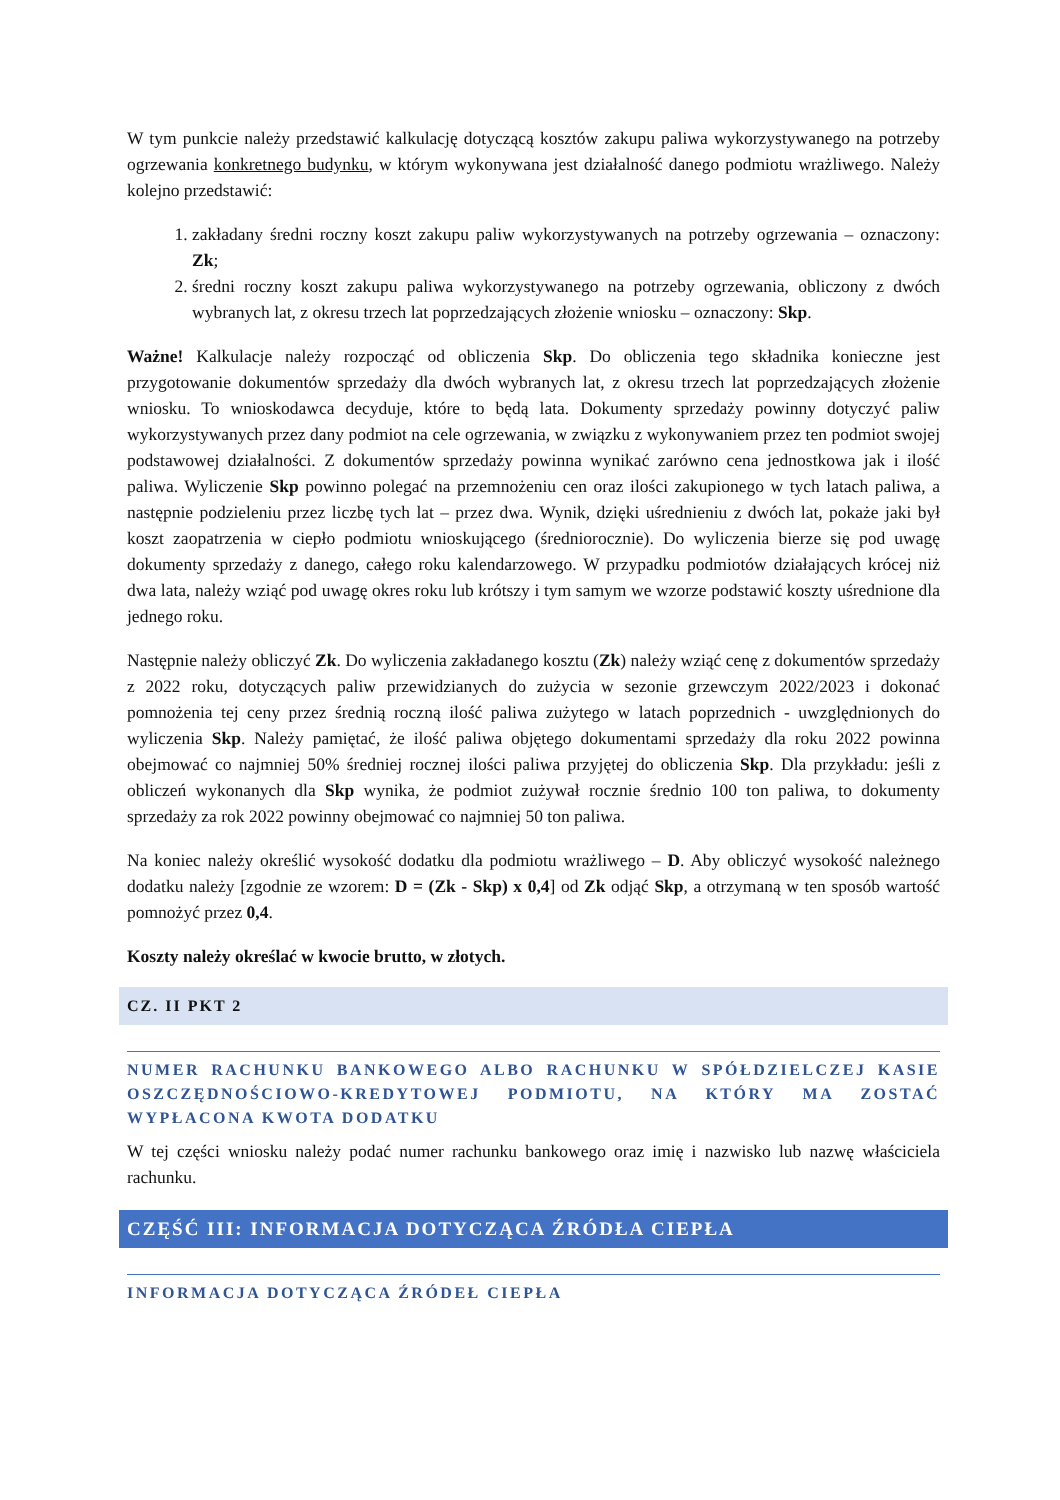W tym punkcie należy przedstawić kalkulację dotyczącą kosztów zakupu paliwa wykorzystywanego na potrzeby ogrzewania konkretnego budynku, w którym wykonywana jest działalność danego podmiotu wrażliwego. Należy kolejno przedstawić:
1. zakładany średni roczny koszt zakupu paliw wykorzystywanych na potrzeby ogrzewania – oznaczony: Zk;
2. średni roczny koszt zakupu paliwa wykorzystywanego na potrzeby ogrzewania, obliczony z dwóch wybranych lat, z okresu trzech lat poprzedzających złożenie wniosku – oznaczony: Skp.
Ważne! Kalkulacje należy rozpocząć od obliczenia Skp. Do obliczenia tego składnika konieczne jest przygotowanie dokumentów sprzedaży dla dwóch wybranych lat, z okresu trzech lat poprzedzających złożenie wniosku. To wnioskodawca decyduje, które to będą lata. Dokumenty sprzedaży powinny dotyczyć paliw wykorzystywanych przez dany podmiot na cele ogrzewania, w związku z wykonywaniem przez ten podmiot swojej podstawowej działalności. Z dokumentów sprzedaży powinna wynikać zarówno cena jednostkowa jak i ilość paliwa. Wyliczenie Skp powinno polegać na przemnożeniu cen oraz ilości zakupionego w tych latach paliwa, a następnie podzieleniu przez liczbę tych lat – przez dwa. Wynik, dzięki uśrednieniu z dwóch lat, pokaże jaki był koszt zaopatrzenia w ciepło podmiotu wnioskującego (średniorocznie). Do wyliczenia bierze się pod uwagę dokumenty sprzedaży z danego, całego roku kalendarzowego. W przypadku podmiotów działających krócej niż dwa lata, należy wziąć pod uwagę okres roku lub krótszy i tym samym we wzorze podstawić koszty uśrednione dla jednego roku.
Następnie należy obliczyć Zk. Do wyliczenia zakładanego kosztu (Zk) należy wziąć cenę z dokumentów sprzedaży z 2022 roku, dotyczących paliw przewidzianych do zużycia w sezonie grzewczym 2022/2023 i dokonać pomnożenia tej ceny przez średnią roczną ilość paliwa zużytego w latach poprzednich - uwzględnionych do wyliczenia Skp. Należy pamiętać, że ilość paliwa objętego dokumentami sprzedaży dla roku 2022 powinna obejmować co najmniej 50% średniej rocznej ilości paliwa przyjętej do obliczenia Skp. Dla przykładu: jeśli z obliczeń wykonanych dla Skp wynika, że podmiot zużywał rocznie średnio 100 ton paliwa, to dokumenty sprzedaży za rok 2022 powinny obejmować co najmniej 50 ton paliwa.
Na koniec należy określić wysokość dodatku dla podmiotu wrażliwego – D. Aby obliczyć wysokość należnego dodatku należy [zgodnie ze wzorem: D = (Zk - Skp) x 0,4] od Zk odjąć Skp, a otrzymaną w ten sposób wartość pomnożyć przez 0,4.
Koszty należy określać w kwocie brutto, w złotych.
CZ. II PKT 2
NUMER RACHUNKU BANKOWEGO ALBO RACHUNKU W SPÓŁDZIELCZEJ KASIE OSZCZĘDNOŚCIOWO-KREDYTOWEJ PODMIOTU, NA KTÓRY MA ZOSTAĆ WYPŁACONA KWOTA DODATKU
W tej części wniosku należy podać numer rachunku bankowego oraz imię i nazwisko lub nazwę właściciela rachunku.
CZĘŚĆ III: INFORMACJA DOTYCZĄCA ŹRÓDŁA CIEPŁA
INFORMACJA DOTYCZĄCA ŹRÓDEŁ CIEPŁA